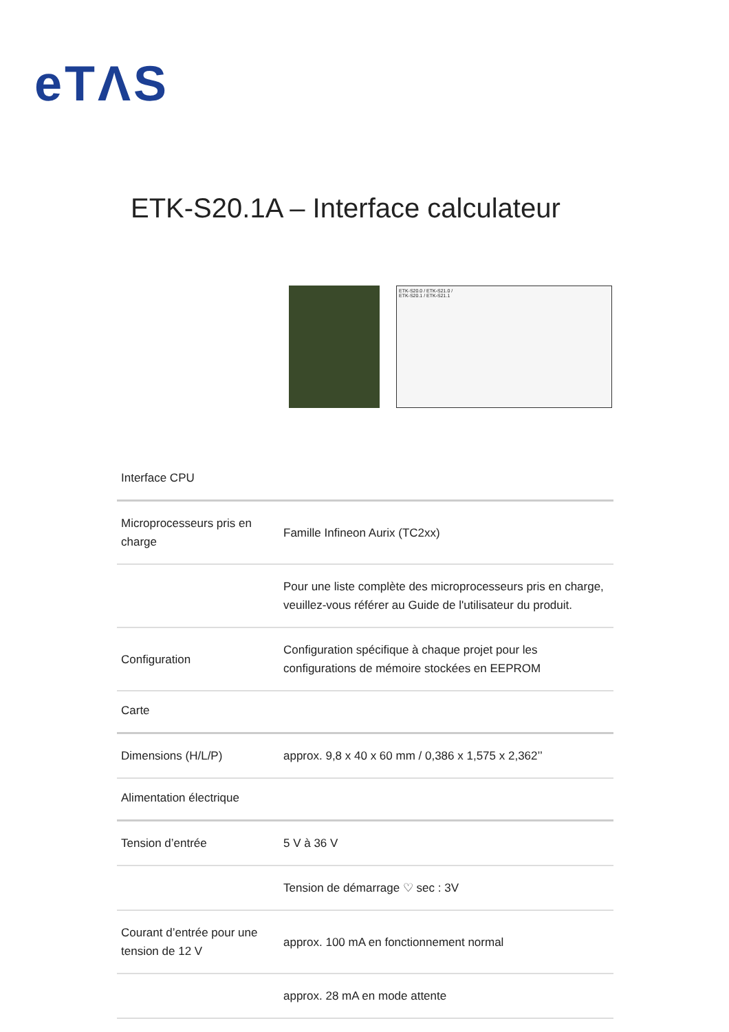eTΛS
ETK-S20.1A – Interface calculateur
ETK-S20.0 / ETK-S21.0 /
ETK-S20.1 / ETK-S21.1
| Interface CPU | |
| Microprocesseurs pris en charge | Famille Infineon Aurix (TC2xx) |
| | Pour une liste complète des microprocesseurs pris en charge, veuillez-vous référer au Guide de l'utilisateur du produit. |
| Configuration | Configuration spécifique à chaque projet pour les configurations de mémoire stockées en EEPROM |
| Carte | |
| Dimensions (H/L/P) | approx. 9,8 x 40 x 60 mm / 0,386 x 1,575 x 2,362’’ |
| Alimentation électrique | |
| Tension d’entrée | 5 V à 36 V |
| | Tension de démarrage ♡ sec : 3V |
| Courant d’entrée pour une tension de 12 V | approx. 100 mA en fonctionnement normal |
| | approx. 28 mA en mode attente |